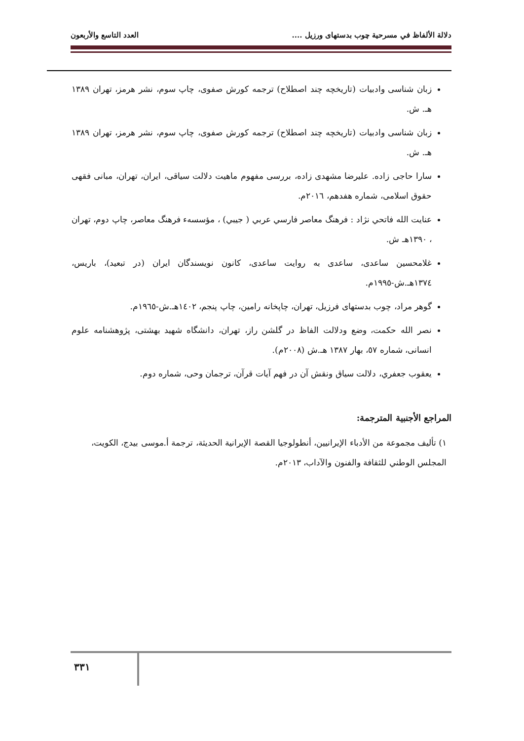دلالة الألفاظ في مسرحية چوب بدستهاى ورزيل .... العدد التاسع والأربعون
زبان شناسی وادبیات (تاریخچه چند اصطلاح) ترجمه کورش صفوی، چاپ سوم، نشر هرمز، تهران ١٣٨٩ هـ. ش.
زبان شناسی وادبیات (تاریخچه چند اصطلاح) ترجمه کورش صفوی، چاپ سوم، نشر هرمز، تهران ١٣٨٩ هـ. ش.
سارا حاجی زاده. علیرضا مشهدی زاده، بررسی مفهوم ماهیت دلالت سیاقی، ایران، تهران، مبانی فقهی حقوق اسلامی، شماره هفدهم، ٢٠١٦م.
عنايت الله فاتحي نژاد : فرهنگ معاصر فارسي عربي ( جيبي) ، مؤسسهء فرهنگ معاصر، چاپ دوم، تهران ، ١٣٩٠هـ ش.
غلامحسين ساعدى، ساعدى به روايت ساعدى، كانون نويسندگان ايران (در تبعيد)، باريس، ١٣٧٤هـ.ش-١٩٩٥م.
گوهر مراد، چوب بدستهای فرزیل، تهران، چاپخانه رامین، چاپ پنجم، ١٤٠٢هـ.ش-١٩٦٥م.
نصر الله حکمت، وضع ودلالت الفاظ در گلشن راز، تهران، دانشگاه شهید بهشتی، پژوهشنامه علوم انسانی، شماره ٥٧، بهار ١٣٨٧ هـ.ش (٢٠٠٨م).
يعقوب جعفري، دلالت سياق ونقش آن در فهم آيات قرآن، ترجمان وحی، شماره دوم.
المراجع الأجنبية المترجمة:
١) تأليف مجموعة من الأدباء الإيرانيين، أنطولوجيا القصة الإيرانية الحديثة، ترجمة أ.موسى بيدج، الكويت، المجلس الوطني للثقافة والفنون والآداب، ٢٠١٣م.
٣٣١